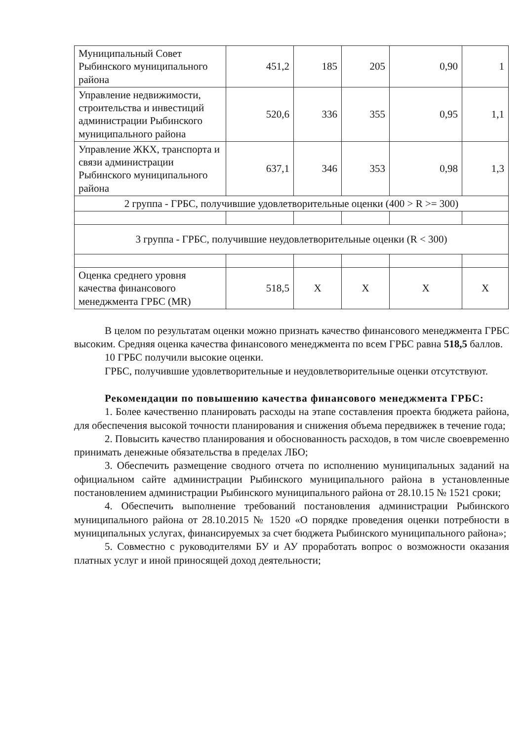| Муниципальный Совет Рыбинского муниципального района | 451,2 | 185 | 205 | 0,90 | 1 |
| Управление недвижимости, строительства и инвестиций администрации Рыбинского муниципального района | 520,6 | 336 | 355 | 0,95 | 1,1 |
| Управление ЖКХ, транспорта и связи администрации Рыбинского муниципального района | 637,1 | 346 | 353 | 0,98 | 1,3 |
| 2 группа - ГРБС, получившие удовлетворительные оценки (400 > R >= 300) | | | | | |
| 3 группа - ГРБС, получившие неудовлетворительные оценки (R < 300) | | | | | |
| Оценка среднего уровня качества финансового менеджмента ГРБС (MR) | 518,5 | Х | Х | Х | Х |
В целом по результатам оценки можно признать качество финансового менеджмента ГРБС высоким. Средняя оценка качества финансового менеджмента по всем ГРБС равна 518,5 баллов.
10 ГРБС получили высокие оценки.
ГРБС, получившие удовлетворительные и неудовлетворительные оценки отсутствуют.
Рекомендации по повышению качества финансового менеджмента ГРБС:
1. Более качественно планировать расходы на этапе составления проекта бюджета района, для обеспечения высокой точности планирования и снижения объема передвижек в течение года;
2. Повысить качество планирования и обоснованность расходов, в том числе своевременно принимать денежные обязательства в пределах ЛБО;
3. Обеспечить размещение сводного отчета по исполнению муниципальных заданий на официальном сайте администрации Рыбинского муниципального района в установленные постановлением администрации Рыбинского муниципального района от 28.10.15 № 1521 сроки;
4. Обеспечить выполнение требований постановления администрации Рыбинского муниципального района от 28.10.2015 № 1520 «О порядке проведения оценки потребности в муниципальных услугах, финансируемых за счет бюджета Рыбинского муниципального района»;
5. Совместно с руководителями БУ и АУ проработать вопрос о возможности оказания платных услуг и иной приносящей доход деятельности;